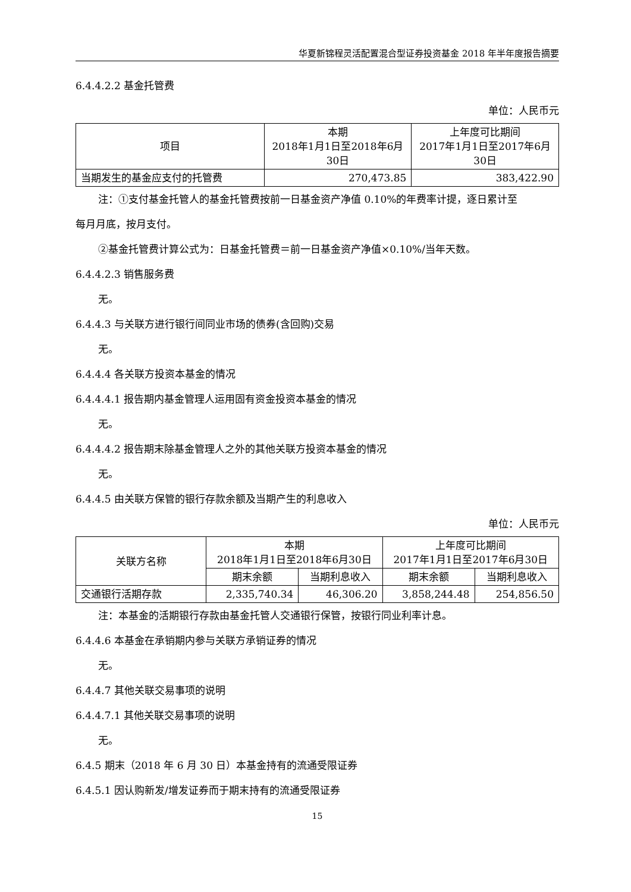华夏新锦程灵活配置混合型证券投资基金 2018 年半年度报告摘要
6.4.4.2.2 基金托管费
单位：人民币元
| 项目 | 本期 2018年1月1日至2018年6月 30日 | 上年度可比期间 2017年1月1日至2017年6月 30日 |
| --- | --- | --- |
| 当期发生的基金应支付的托管费 | 270,473.85 | 383,422.90 |
注：①支付基金托管人的基金托管费按前一日基金资产净值 0.10%的年费率计提，逐日累计至
每月月底，按月支付。
②基金托管费计算公式为：日基金托管费＝前一日基金资产净值×0.10%/当年天数。
6.4.4.2.3 销售服务费
无。
6.4.4.3 与关联方进行银行间同业市场的债券(含回购)交易
无。
6.4.4.4 各关联方投资本基金的情况
6.4.4.4.1 报告期内基金管理人运用固有资金投资本基金的情况
无。
6.4.4.4.2 报告期末除基金管理人之外的其他关联方投资本基金的情况
无。
6.4.4.5 由关联方保管的银行存款余额及当期产生的利息收入
单位：人民币元
| 关联方名称 | 本期 2018年1月1日至2018年6月30日 | | 上年度可比期间 2017年1月1日至2017年6月30日 | |
| --- | --- | --- | --- | --- |
| | 期末余额 | 当期利息收入 | 期末余额 | 当期利息收入 |
| 交通银行活期存款 | 2,335,740.34 | 46,306.20 | 3,858,244.48 | 254,856.50 |
注：本基金的活期银行存款由基金托管人交通银行保管，按银行同业利率计息。
6.4.4.6 本基金在承销期内参与关联方承销证券的情况
无。
6.4.4.7 其他关联交易事项的说明
6.4.4.7.1 其他关联交易事项的说明
无。
6.4.5 期末（2018 年 6 月 30 日）本基金持有的流通受限证券
6.4.5.1 因认购新发/增发证券而于期末持有的流通受限证券
15